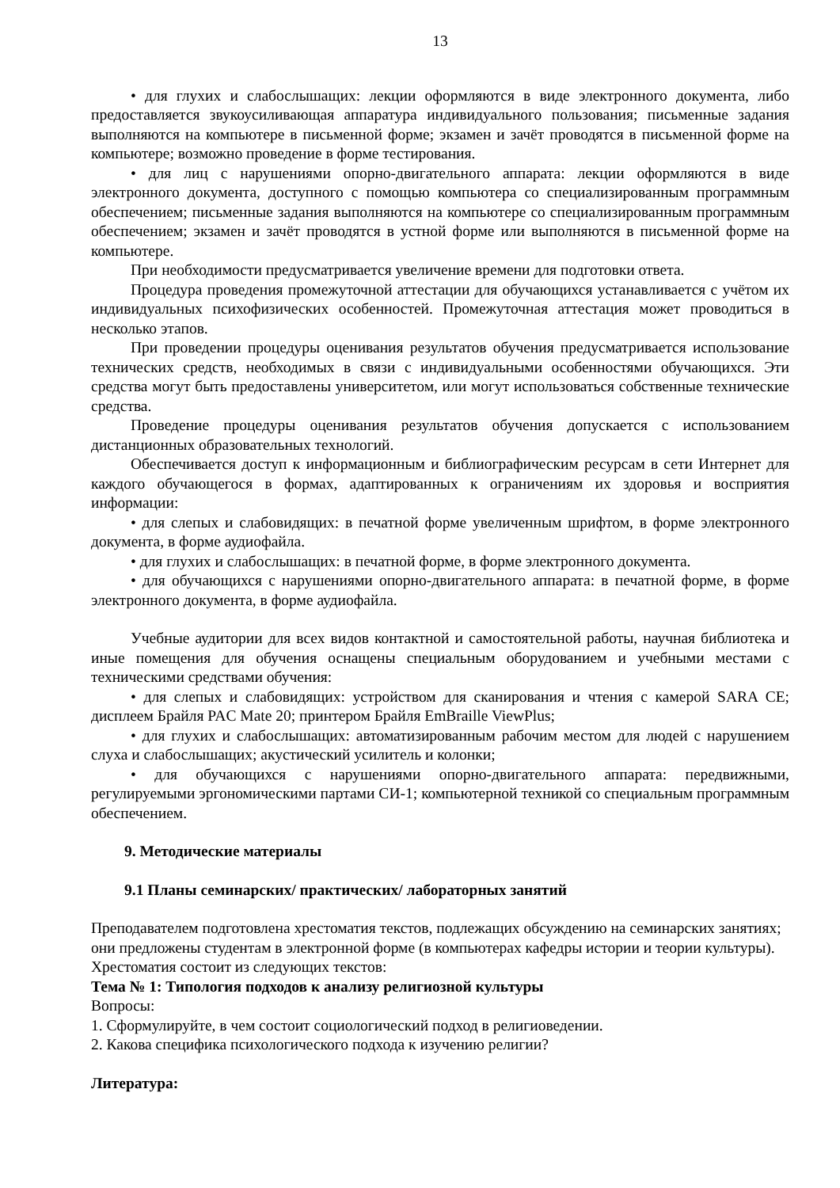13
• для глухих и слабослышащих: лекции оформляются в виде электронного документа, либо предоставляется звукоусиливающая аппаратура индивидуального пользования; письменные задания выполняются на компьютере в письменной форме; экзамен и зачёт проводятся в письменной форме на компьютере; возможно проведение в форме тестирования.
• для лиц с нарушениями опорно-двигательного аппарата: лекции оформляются в виде электронного документа, доступного с помощью компьютера со специализированным программным обеспечением; письменные задания выполняются на компьютере со специализированным программным обеспечением; экзамен и зачёт проводятся в устной форме или выполняются в письменной форме на компьютере.
При необходимости предусматривается увеличение времени для подготовки ответа.
Процедура проведения промежуточной аттестации для обучающихся устанавливается с учётом их индивидуальных психофизических особенностей. Промежуточная аттестация может проводиться в несколько этапов.
При проведении процедуры оценивания результатов обучения предусматривается использование технических средств, необходимых в связи с индивидуальными особенностями обучающихся. Эти средства могут быть предоставлены университетом, или могут использоваться собственные технические средства.
Проведение процедуры оценивания результатов обучения допускается с использованием дистанционных образовательных технологий.
Обеспечивается доступ к информационным и библиографическим ресурсам в сети Интернет для каждого обучающегося в формах, адаптированных к ограничениям их здоровья и восприятия информации:
• для слепых и слабовидящих: в печатной форме увеличенным шрифтом, в форме электронного документа, в форме аудиофайла.
• для глухих и слабослышащих: в печатной форме, в форме электронного документа.
• для обучающихся с нарушениями опорно-двигательного аппарата: в печатной форме, в форме электронного документа, в форме аудиофайла.
Учебные аудитории для всех видов контактной и самостоятельной работы, научная библиотека и иные помещения для обучения оснащены специальным оборудованием и учебными местами с техническими средствами обучения:
• для слепых и слабовидящих: устройством для сканирования и чтения с камерой SARA CE; дисплеем Брайля PAC Mate 20; принтером Брайля EmBraille ViewPlus;
• для глухих и слабослышащих: автоматизированным рабочим местом для людей с нарушением слуха и слабослышащих; акустический усилитель и колонки;
• для обучающихся с нарушениями опорно-двигательного аппарата: передвижными, регулируемыми эргономическими партами СИ-1; компьютерной техникой со специальным программным обеспечением.
9. Методические материалы
9.1 Планы семинарских/ практических/ лабораторных занятий
Преподавателем подготовлена хрестоматия текстов, подлежащих обсуждению на семинарских занятиях; они предложены студентам в электронной форме (в компьютерах кафедры истории и теории культуры). Хрестоматия состоит из следующих текстов:
Тема № 1: Типология подходов к анализу религиозной культуры
Вопросы:
1. Сформулируйте, в чем состоит социологический подход в религиоведении.
2. Какова специфика психологического подхода к изучению религии?
Литература: